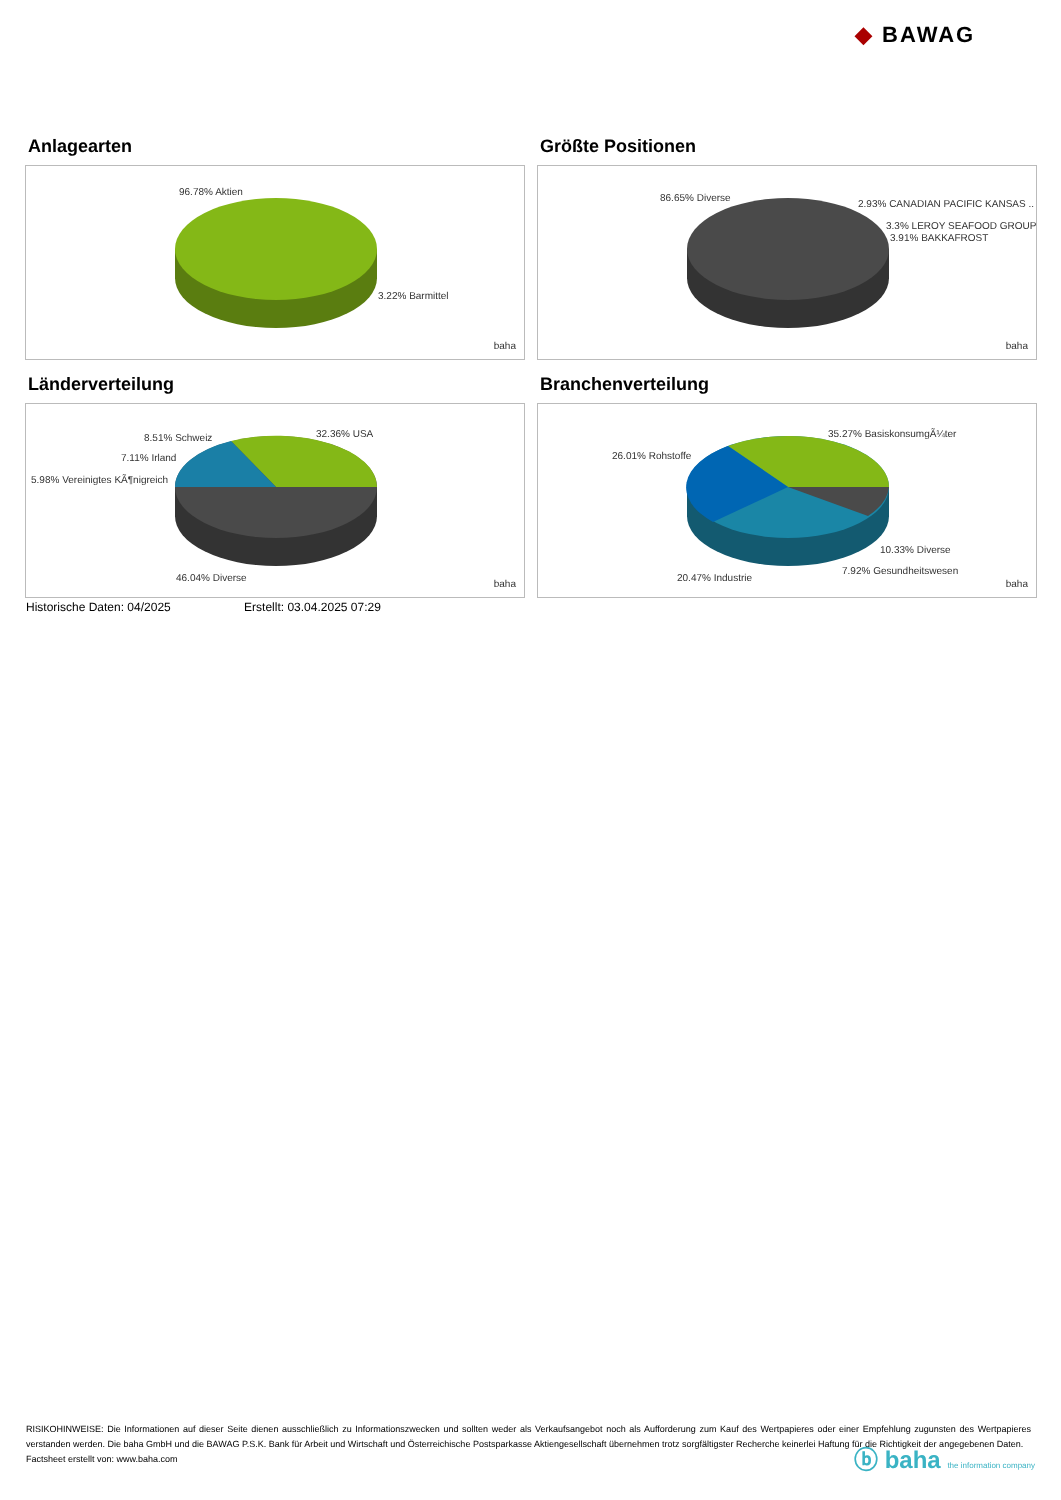◆ BAWAG
Anlagearten
96.78% Aktien
3.22% Barmittel
baha
Größte Positionen
86.65% Diverse
2.93% CANADIAN PACIFIC KANSAS ..
3.3% LEROY SEAFOOD GROUP
3.91% BAKKAFROST
baha
Länderverteilung
32.36% USA 8.51% Schweiz
7.11% Irland
5.98% Vereinigtes KÃ¶nigreich
46.04% Diverse baha
Branchenverteilung
35.27% BasiskonsumgÃ¼ter
26.01% Rohstoffe
10.33% Diverse
7.92% Gesundheitswesen
20.47% Industrie baha
Historische Daten: 04/2025 Erstellt: 03.04.2025 07:29
RISIKOHINWEISE: Die Informationen auf dieser Seite dienen ausschließlich zu Informationszwecken und sollten weder als Verkaufsangebot noch als Aufforderung zum Kauf des Wertpapieres oder einer Empfehlung zugunsten des Wertpapieres verstanden werden. Die baha GmbH und die BAWAG P.S.K. Bank für Arbeit und Wirtschaft und Österreichische Postsparkasse Aktiengesellschaft übernehmen trotz sorgfältigster Recherche keinerlei Haftung für die Richtigkeit der angegebenen Daten.
Factsheet erstellt von: www.baha.com
ⓑ baha the information company